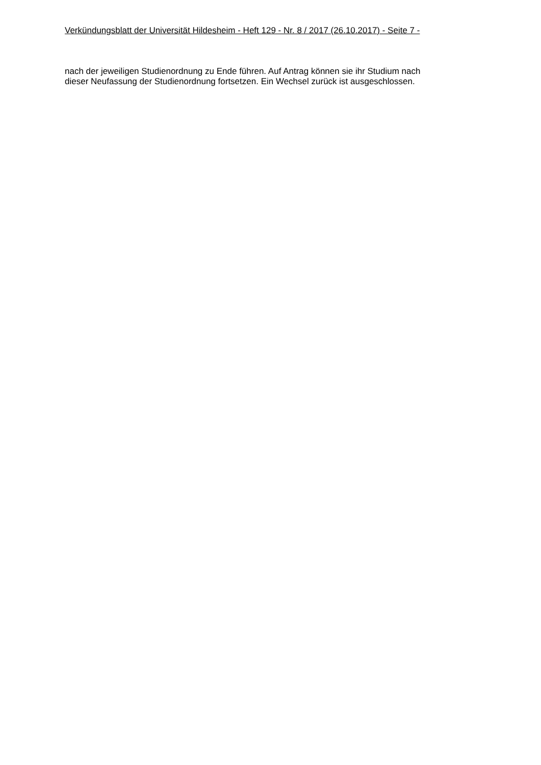Verkündungsblatt der Universität Hildesheim - Heft 129 - Nr. 8 / 2017 (26.10.2017) - Seite 7 -
nach der jeweiligen Studienordnung zu Ende führen. Auf Antrag können sie ihr Studium nach
dieser Neufassung der Studienordnung fortsetzen. Ein Wechsel zurück ist ausgeschlossen.